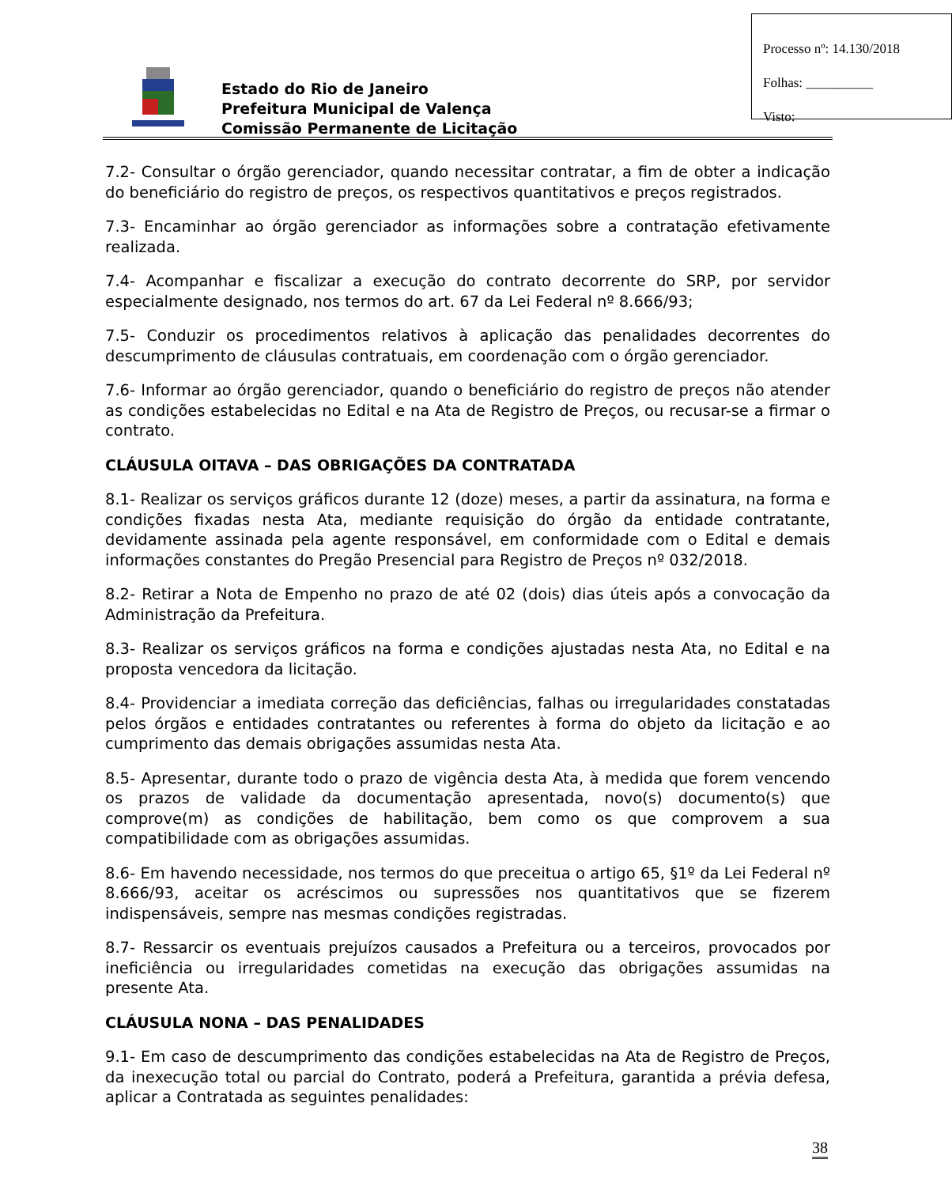Estado do Rio de Janeiro
Prefeitura Municipal de Valença
Comissão Permanente de Licitação
Processo nº: 14.130/2018
Folhas: __________
Visto:
7.2- Consultar o órgão gerenciador, quando necessitar contratar, a fim de obter a indicação do beneficiário do registro de preços, os respectivos quantitativos e preços registrados.
7.3- Encaminhar ao órgão gerenciador as informações sobre a contratação efetivamente realizada.
7.4- Acompanhar e fiscalizar a execução do contrato decorrente do SRP, por servidor especialmente designado, nos termos do art. 67 da Lei Federal nº 8.666/93;
7.5- Conduzir os procedimentos relativos à aplicação das penalidades decorrentes do descumprimento de cláusulas contratuais, em coordenação com o órgão gerenciador.
7.6- Informar ao órgão gerenciador, quando o beneficiário do registro de preços não atender as condições estabelecidas no Edital e na Ata de Registro de Preços, ou recusar-se a firmar o contrato.
CLÁUSULA OITAVA – DAS OBRIGAÇÕES DA CONTRATADA
8.1- Realizar os serviços gráficos durante 12 (doze) meses, a partir da assinatura, na forma e condições fixadas nesta Ata, mediante requisição do órgão da entidade contratante, devidamente assinada pela agente responsável, em conformidade com o Edital e demais informações constantes do Pregão Presencial para Registro de Preços nº 032/2018.
8.2- Retirar a Nota de Empenho no prazo de até 02 (dois) dias úteis após a convocação da Administração da Prefeitura.
8.3- Realizar os serviços gráficos na forma e condições ajustadas nesta Ata, no Edital e na proposta vencedora da licitação.
8.4- Providenciar a imediata correção das deficiências, falhas ou irregularidades constatadas pelos órgãos e entidades contratantes ou referentes à forma do objeto da licitação e ao cumprimento das demais obrigações assumidas nesta Ata.
8.5- Apresentar, durante todo o prazo de vigência desta Ata, à medida que forem vencendo os prazos de validade da documentação apresentada, novo(s) documento(s) que comprove(m) as condições de habilitação, bem como os que comprovem a sua compatibilidade com as obrigações assumidas.
8.6- Em havendo necessidade, nos termos do que preceitua o artigo 65, §1º da Lei Federal nº 8.666/93, aceitar os acréscimos ou supressões nos quantitativos que se fizerem indispensáveis, sempre nas mesmas condições registradas.
8.7- Ressarcir os eventuais prejuízos causados a Prefeitura ou a terceiros, provocados por ineficiência ou irregularidades cometidas na execução das obrigações assumidas na presente Ata.
CLÁUSULA NONA – DAS PENALIDADES
9.1- Em caso de descumprimento das condições estabelecidas na Ata de Registro de Preços, da inexecução total ou parcial do Contrato, poderá a Prefeitura, garantida a prévia defesa, aplicar a Contratada as seguintes penalidades:
38